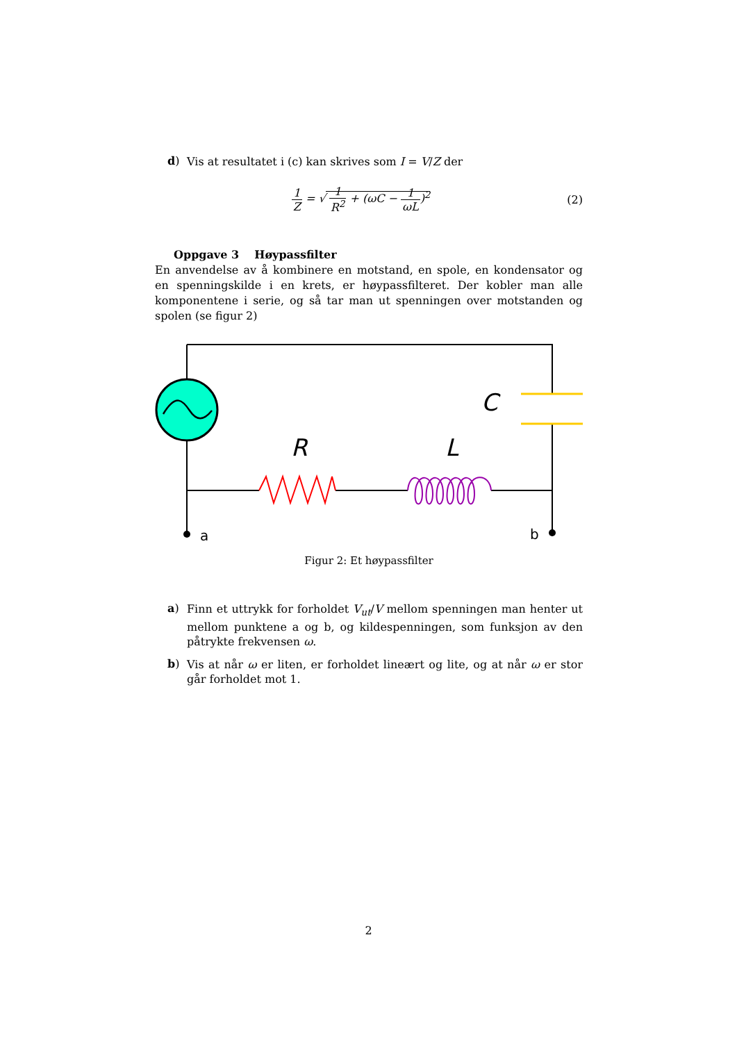d)
Vis at resultatet i (c) kan skrives som I = V/Z der
1 Z = √ 1 R<sup>2</sup> + (ωC − 1 ωL)<sup>2</sup> (2)
Oppgave 3 Høypassfilter
En anvendelse av å kombinere en motstand, en spole, en kondensator og en spenningskilde i en krets, er høypassfilteret. Der kobler man alle komponentene i serie, og så tar man ut spenningen over motstanden og spolen (se figur 2)
C
R
L
a
b
Figur 2: Et høypassfilter
a)
Finn et uttrykk for forholdet V<sub>ut</sub>/V mellom spenningen man henter ut mellom punktene a og b, og kildespenningen, som funksjon av den påtrykte frekvensen ω.
b)
Vis at når ω er liten, er forholdet lineært og lite, og at når ω er stor går forholdet mot 1.
2